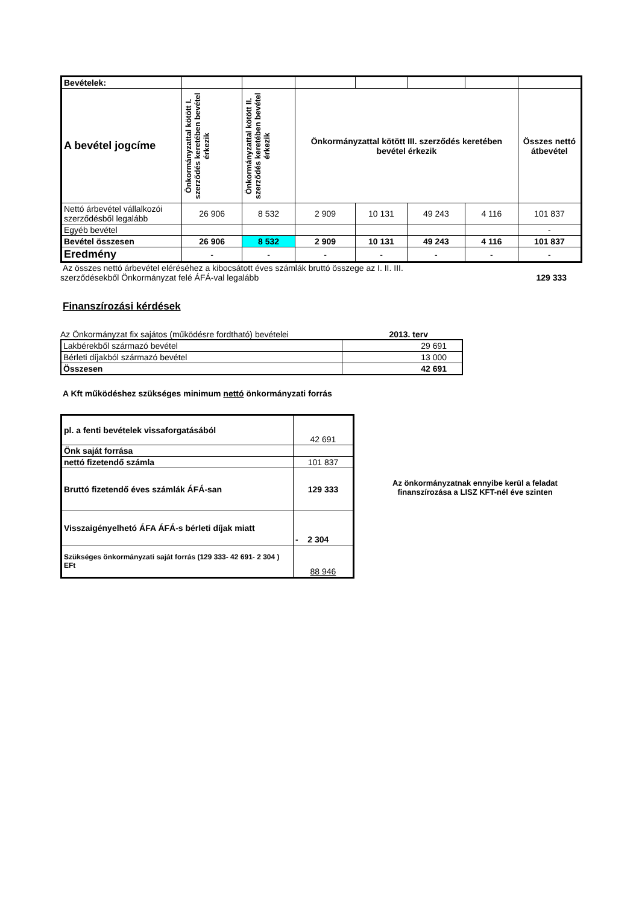| Bevételek: | | | | | | | |
| A bevétel jogcíme | Önkormányzattal kötött I. szerződés keretében bevétel érkezik | Önkormányzattal kötött II. szerződés keretében bevétel érkezik | Önkormányzattal kötött III. szerződés keretében bevétel érkezik | | | | Összes nettó átbevétel |
| Nettó árbevétel vállalkozói szerződésből legalább | 26 906 | 8 532 | 2 909 | 10 131 | 49 243 | 4 116 | 101 837 |
| Egyéb bevétel | | | | | | | - |
| Bevétel összesen | 26 906 | 8 532 | 2 909 | 10 131 | 49 243 | 4 116 | 101 837 |
| Eredmény | - | - | - | - | - | - | - |
Az összes nettó árbevétel eléréséhez a kibocsátott éves számlák bruttó összege az I. II. III.
szerződésekből Önkormányzat felé ÁFÁ-val legalább
129 333
Finanszírozási kérdések
Az Önkormányzat fix sajátos (működésre fordtható) bevételei 2013. terv
| Lakbérekből származó bevétel | 29 691 |
| Bérleti díjakból származó bevétel | 13 000 |
| Összesen | 42 691 |
A Kft működéshez szükséges minimum nettó önkormányzati forrás
| pl. a fenti bevételek vissaforgatásából | 42 691 |
| Önk saját forrása | |
| nettó fizetendő számla | 101 837 |
| Bruttó fizetendő éves számlák ÁFÁ-san | 129 333 |
| Visszaigényelhetó ÁFA ÁFÁ-s bérleti díjak miatt | - 2 304 |
| Szükséges önkormányzati saját forrás (129 333- 42 691- 2 304 ) EFt | 88 946 |
Az önkormányzatnak ennyibe kerül a feladat finanszírozása a LISZ KFT-nél éve szinten